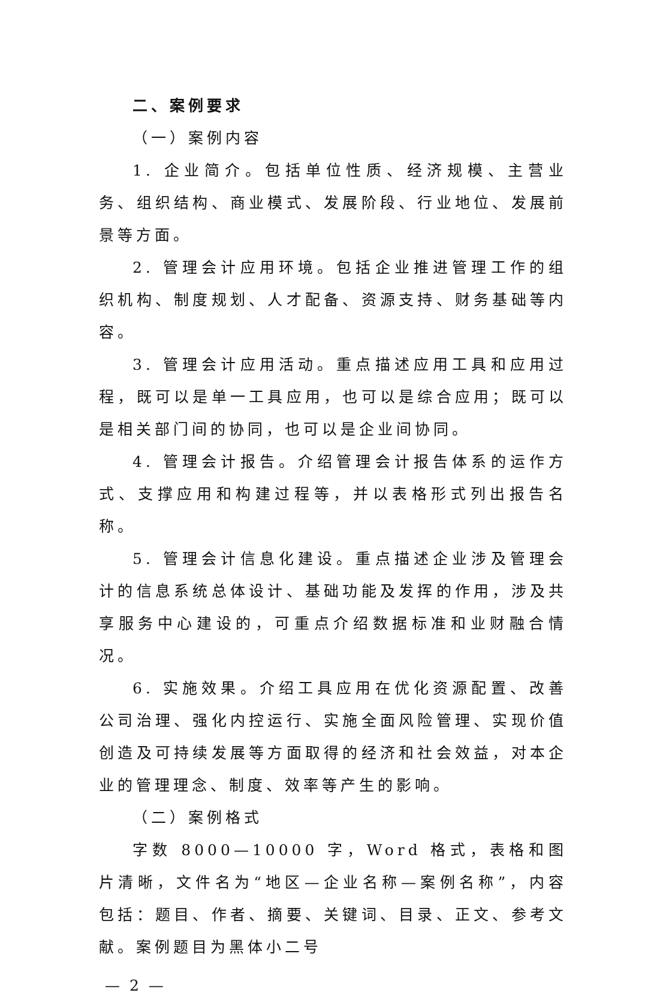二、案例要求
（一）案例内容
1. 企业简介。包括单位性质、经济规模、主营业务、组织结构、商业模式、发展阶段、行业地位、发展前景等方面。
2. 管理会计应用环境。包括企业推进管理工作的组织机构、制度规划、人才配备、资源支持、财务基础等内容。
3. 管理会计应用活动。重点描述应用工具和应用过程，既可以是单一工具应用，也可以是综合应用；既可以是相关部门间的协同，也可以是企业间协同。
4. 管理会计报告。介绍管理会计报告体系的运作方式、支撑应用和构建过程等，并以表格形式列出报告名称。
5. 管理会计信息化建设。重点描述企业涉及管理会计的信息系统总体设计、基础功能及发挥的作用，涉及共享服务中心建设的，可重点介绍数据标准和业财融合情况。
6. 实施效果。介绍工具应用在优化资源配置、改善公司治理、强化内控运行、实施全面风险管理、实现价值创造及可持续发展等方面取得的经济和社会效益，对本企业的管理理念、制度、效率等产生的影响。
（二）案例格式
字数 8000—10000 字，Word 格式，表格和图片清晰，文件名为“地区—企业名称—案例名称”，内容包括：题目、作者、摘要、关键词、目录、正文、参考文献。案例题目为黑体小二号
— 2 —